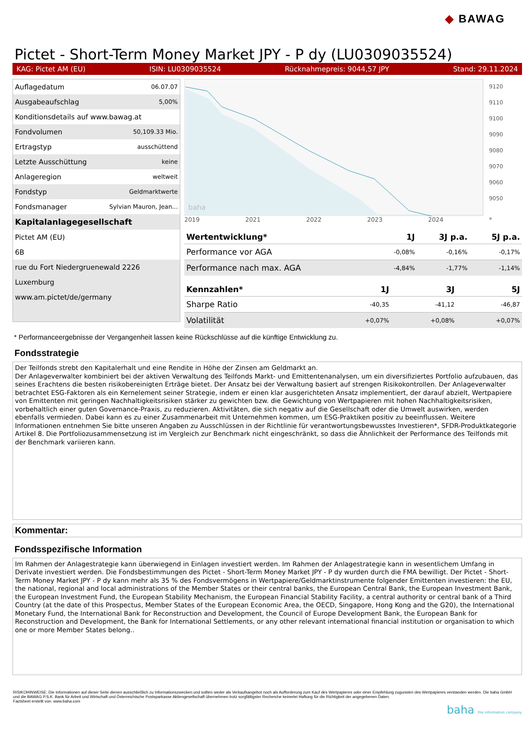◆ BAWAG
Pictet - Short-Term Money Market JPY - P dy (LU0309035524)
KAG: Pictet AM (EU) ISIN: LU0309035524 Rücknahmepreis: 9044,57 JPY Stand: 29.11.2024
| Auflagedatum | 06.07.07 |
| Ausgabeaufschlag | 5,00% |
| Konditionsdetails auf www.bawag.at | |
| Fondvolumen | 50,109.33 Mio. |
| Ertragstyp | ausschüttend |
| Letzte Ausschüttung | keine |
| Anlageregion | weltweit |
| Fondstyp | Geldmarktwerte |
| Fondsmanager | Sylvian Mauron, Jean... |
| Kapitalanlagegesellschaft | |
| Pictet AM (EU) | |
| 6B | |
| rue du Fort Niedergruenewald 2226 | |
| Luxemburg | |
| www.am.pictet/de/germany | |
baha
9120
9110
9100
9090
9080
9070
9060
9050
2019 2021 2022 2023 2024 *
| Wertentwicklung* | 1J | 3J p.a. | 5J p.a. |
| --- | --- | --- | --- |
| Performance vor AGA | -0,08% | -0,16% | -0,17% |
| Performance nach max. AGA | -4,84% | -1,77% | -1,14% |
| Kennzahlen* | 1J | 3J | 5J |
| --- | --- | --- | --- |
| Sharpe Ratio | -40,35 | -41,12 | -46,87 |
| Volatilität | +0,07% | +0,08% | +0,07% |
* Performanceergebnisse der Vergangenheit lassen keine Rückschlüsse auf die künftige Entwicklung zu.
Fondsstrategie
Der Teilfonds strebt den Kapitalerhalt und eine Rendite in Höhe der Zinsen am Geldmarkt an.
Der Anlageverwalter kombiniert bei der aktiven Verwaltung des Teilfonds Markt- und Emittentenanalysen, um ein diversifiziertes Portfolio aufzubauen, das seines Erachtens die besten risikobereinigten Erträge bietet. Der Ansatz bei der Verwaltung basiert auf strengen Risikokontrollen. Der Anlageverwalter betrachtet ESG-Faktoren als ein Kernelement seiner Strategie, indem er einen klar ausgerichteten Ansatz implementiert, der darauf abzielt, Wertpapiere von Emittenten mit geringen Nachhaltigkeitsrisiken stärker zu gewichten bzw. die Gewichtung von Wertpapieren mit hohen Nachhaltigkeitsrisiken, vorbehaltlich einer guten Governance-Praxis, zu reduzieren. Aktivitäten, die sich negativ auf die Gesellschaft oder die Umwelt auswirken, werden ebenfalls vermieden. Dabei kann es zu einer Zusammenarbeit mit Unternehmen kommen, um ESG-Praktiken positiv zu beeinflussen. Weitere Informationen entnehmen Sie bitte unseren Angaben zu Ausschlüssen in der Richtlinie für verantwortungsbewusstes Investieren*, SFDR-Produktkategorie Artikel 8. Die Portfoliozusammensetzung ist im Vergleich zur Benchmark nicht eingeschränkt, so dass die Ähnlichkeit der Performance des Teilfonds mit der Benchmark variieren kann.
Kommentar:
Fondsspezifische Information
Im Rahmen der Anlagestrategie kann überwiegend in Einlagen investiert werden. Im Rahmen der Anlagestrategie kann in wesentlichem Umfang in Derivate investiert werden. Die Fondsbestimmungen des Pictet - Short-Term Money Market JPY - P dy wurden durch die FMA bewilligt. Der Pictet - Short-Term Money Market JPY - P dy kann mehr als 35 % des Fondsvermögens in Wertpapiere/Geldmarktinstrumente folgender Emittenten investieren: the EU, the national, regional and local administrations of the Member States or their central banks, the European Central Bank, the European Investment Bank, the European Investment Fund, the European Stability Mechanism, the European Financial Stability Facility, a central authority or central bank of a Third Country (at the date of this Prospectus, Member States of the European Economic Area, the OECD, Singapore, Hong Kong and the G20), the International Monetary Fund, the International Bank for Reconstruction and Development, the Council of Europe Development Bank, the European Bank for Reconstruction and Development, the Bank for International Settlements, or any other relevant international financial institution or organisation to which one or more Member States belong..
RISIKOHINWEISE: Die Informationen auf dieser Seite dienen ausschließlich zu Informationszwecken und sollten weder als Verkaufsangebot noch als Aufforderung zum Kauf des Wertpapieres oder einer Empfehlung zugunsten des Wertpapieres verstanden werden. Die baha GmbH und die BAWAG P.S.K. Bank für Arbeit und Wirtschaft und Österreichische Postsparkasse Aktiengesellschaft übernehmen trotz sorgfältigster Recherche keinerlei Haftung für die Richtigkeit der angegebenen Daten.
Factsheet erstellt von: www.baha.com
baha the information company